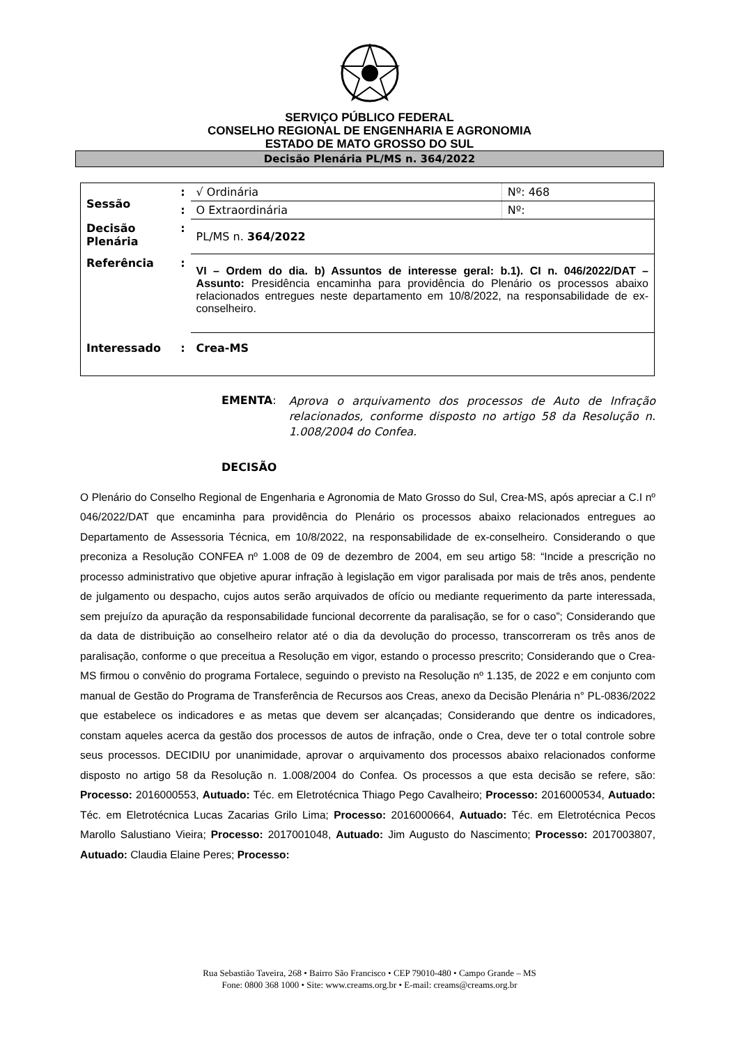SERVIÇO PÚBLICO FEDERAL
CONSELHO REGIONAL DE ENGENHARIA E AGRONOMIA
ESTADO DE MATO GROSSO DO SUL
Decisão Plenária PL/MS n. 364/2022
| Sessão | : | √ Ordinária | Nº: 468 |
| | : | O Extraordinária | Nº: |
| Decisão Plenária | : | PL/MS n. 364/2022 | |
| Referência | : | VI – Ordem do dia. b) Assuntos de interesse geral: b.1). CI n. 046/2022/DAT – Assunto: Presidência encaminha para providência do Plenário os processos abaixo relacionados entregues neste departamento em 10/8/2022, na responsabilidade de ex-conselheiro. | |
| Interessado | : | Crea-MS | |
EMENTA: Aprova o arquivamento dos processos de Auto de Infração relacionados, conforme disposto no artigo 58 da Resolução n. 1.008/2004 do Confea.
DECISÃO
O Plenário do Conselho Regional de Engenharia e Agronomia de Mato Grosso do Sul, Crea-MS, após apreciar a C.I nº 046/2022/DAT que encaminha para providência do Plenário os processos abaixo relacionados entregues ao Departamento de Assessoria Técnica, em 10/8/2022, na responsabilidade de ex-conselheiro. Considerando o que preconiza a Resolução CONFEA nº 1.008 de 09 de dezembro de 2004, em seu artigo 58: “Incide a prescrição no processo administrativo que objetive apurar infração à legislação em vigor paralisada por mais de três anos, pendente de julgamento ou despacho, cujos autos serão arquivados de ofício ou mediante requerimento da parte interessada, sem prejuízo da apuração da responsabilidade funcional decorrente da paralisação, se for o caso”; Considerando que da data de distribuição ao conselheiro relator até o dia da devolução do processo, transcorreram os três anos de paralisação, conforme o que preceitua a Resolução em vigor, estando o processo prescrito; Considerando que o Crea-MS firmou o convênio do programa Fortalece, seguindo o previsto na Resolução nº 1.135, de 2022 e em conjunto com manual de Gestão do Programa de Transferência de Recursos aos Creas, anexo da Decisão Plenária n° PL-0836/2022 que estabelece os indicadores e as metas que devem ser alcançadas; Considerando que dentre os indicadores, constam aqueles acerca da gestão dos processos de autos de infração, onde o Crea, deve ter o total controle sobre seus processos. DECIDIU por unanimidade, aprovar o arquivamento dos processos abaixo relacionados conforme disposto no artigo 58 da Resolução n. 1.008/2004 do Confea. Os processos a que esta decisão se refere, são: Processo: 2016000553, Autuado: Téc. em Eletrotécnica Thiago Pego Cavalheiro; Processo: 2016000534, Autuado: Téc. em Eletrotécnica Lucas Zacarias Grilo Lima; Processo: 2016000664, Autuado: Téc. em Eletrotécnica Pecos Marollo Salustiano Vieira; Processo: 2017001048, Autuado: Jim Augusto do Nascimento; Processo: 2017003807, Autuado: Claudia Elaine Peres; Processo:
Rua Sebastião Taveira, 268 • Bairro São Francisco • CEP 79010-480 • Campo Grande – MS
Fone: 0800 368 1000 • Site: www.creams.org.br • E-mail: creams@creams.org.br